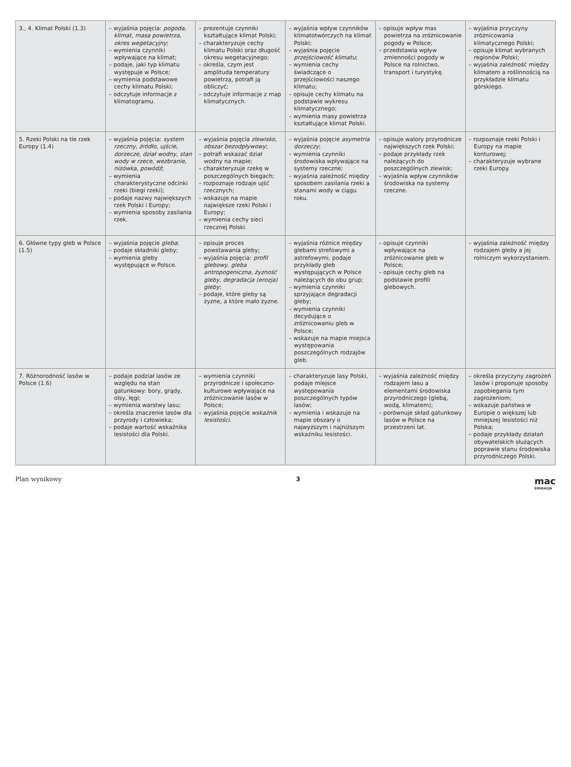| 3., 4. Klimat Polski (1.3) | – wyjaśnia pojęcia: pogoda , klimat , masa powietrza , okres wegetacyjny ; – wymienia czynniki wpływające na klimat; – podaje, jaki typ klimatu występuje w Polsce; – wymienia podstawowe cechy klimatu Polski; – odczytuje informacje z klimatogramu. | – prezentuje czynniki kształtujące klimat Polski; – charakteryzuje cechy klimatu Polski oraz długość okresu wegetacyjnego; – określa, czym jest amplituda temperatury powietrza, potrafi ją obliczyć; – odczytuje informacje z map klimatycznych. | – wyjaśnia wpływ czynników klimatotwórczych na klimat Polski; – wyjaśnia pojęcie przejściowość klimatu ; – wymienia cechy świadczące o przejściowości naszego klimatu; – opisuje cechy klimatu na podstawie wykresu klimatycznego; – wymienia masy powietrza kształtujące klimat Polski. | – opisuje wpływ mas powietrza na zróżnicowanie pogody w Polsce; – przedstawia wpływ zmienności pogody w Polsce na rolnictwo, transport i turystykę. | – wyjaśnia przyczyny zróżnicowania klimatycznego Polski; – opisuje klimat wybranych regionów Polski; – wyjaśnia zależność między klimatem a roślinnością na przykładzie klimatu górskiego. |
| 5. Rzeki Polski na tle rzek Europy (1.4) | – wyjaśnia pojęcia: system rzeczny , źródło , ujście , dorzecze , dział wodny , stan wody w rzece , wezbranie , niżówka , powódź ; – wymienia charakterystyczne odcinki rzeki (biegi rzeki); – podaje nazwy największych rzek Polski i Europy; – wymienia sposoby zasilania rzek. | – wyjaśnia pojęcia zlewisko , obszar bezodpływowy ; – potrafi wskazać dział wodny na mapie; – charakteryzuje rzekę w poszczególnych biegach; – rozpoznaje rodzaje ujść rzecznych; – wskazuje na mapie największe rzeki Polski i Europy; – wymienia cechy sieci rzecznej Polski. | – wyjaśnia pojęcie asymetria dorzeczy ; – wymienia czynniki środowiska wpływające na systemy rzeczne; – wyjaśnia zależność między sposobem zasilania rzeki a stanami wody w ciągu roku. | – opisuje walory przyrodnicze największych rzek Polski; – podaje przykłady rzek należących do poszczególnych zlewisk; – wyjaśnia wpływ czynników środowiska na systemy rzeczne. | – rozpoznaje rzeki Polski i Europy na mapie konturowej; – charakteryzuje wybrane rzeki Europy. |
| 6. Główne typy gleb w Polsce (1.5) | – wyjaśnia pojęcie gleba ; – podaje składniki gleby; – wymienia gleby występujące w Polsce. | – opisuje proces powstawania gleby; – wyjaśnia pojęcia: profil glebowy , gleba antropogeniczna , żyzność gleby , degradacja (erozja) gleby ; – podaje, które gleby są żyzne, a które mało żyzne. | – wyjaśnia różnice między glebami strefowymi a astrefowymi, podaje przykłady gleb występujących w Polsce należących do obu grup; – wymienia czynniki sprzyjające degradacji gleby; – wymienia czynniki decydujące o zróżnicowaniu gleb w Polsce; – wskazuje na mapie miejsca występowania poszczególnych rodzajów gleb. | – opisuje czynniki wpływające na zróżnicowanie gleb w Polsce; – opisuje cechy gleb na podstawie profili glebowych. | – wyjaśnia zależność między rodzajem gleby a jej rolniczym wykorzystaniem. |
| 7. Różnorodność lasów w Polsce (1.6) | – podaje podział lasów ze względu na stan gatunkowy: bory, grądy, olsy, łęgi; – wymienia warstwy lasu; – określa znaczenie lasów dla przyrody i człowieka; – podaje wartość wskaźnika lesistości dla Polski. | – wymienia czynniki przyrodnicze i społeczno-kulturowe wpływające na zróżnicowanie lasów w Polsce; – wyjaśnia pojęcie wskaźnik lesistości . | – charakteryzuje lasy Polski, podaje miejsce występowania poszczególnych typów lasów; – wymienia i wskazuje na mapie obszary o najwyższym i najniższym wskaźniku lesistości. | – wyjaśnia zależność między rodzajem lasu a elementami środowiska przyrodniczego (glebą, wodą, klimatem); – porównuje skład gatunkowy lasów w Polsce na przestrzeni lat. | – określa przyczyny zagrożeń lasów i proponuje sposoby zapobiegania tym zagrożeniom; – wskazuje państwa w Europie o większej lub mniejszej lesistości niż Polska; – podaje przykłady działań obywatelskich służących poprawie stanu środowiska przyrodniczego Polski. |
Plan wynikowy 3 mac
EDUKACJA